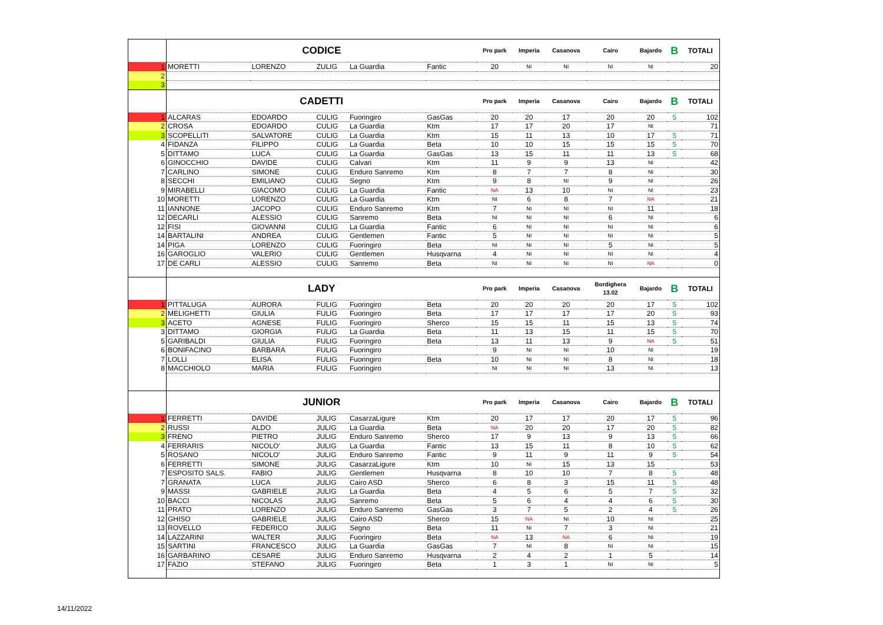| | CODICE | | | | | Pro park | Imperia | Casanova | Cairo | Bajardo | B | TOTALI |
| 1 | MORETTI | LORENZO | ZULIG | La Guardia | Fantic | 20 | NI | NI | NI | NI | | 20 |
| 2 | | | | | | | | | | | | |
| 3 | | | | | | | | | | | | |
| | CADETTI | | | | | Pro park | Imperia | Casanova | Cairo | Bajardo | B | TOTALI |
| 1 | ALCARAS | EDOARDO | CULIG | Fuoringiro | GasGas | 20 | 20 | 17 | 20 | 20 | 5 | 102 |
| 2 | CROSA | EDOARDO | CULIG | La Guardia | Ktm | 17 | 17 | 20 | 17 | NI | | 71 |
| 3 | SCOPELLITI | SALVATORE | CULIG | La Guardia | Ktm | 15 | 11 | 13 | 10 | 17 | 5 | 71 |
| 4 | FIDANZA | FILIPPO | CULIG | La Guardia | Beta | 10 | 10 | 15 | 15 | 15 | 5 | 70 |
| 5 | DITTAMO | LUCA | CULIG | La Guardia | GasGas | 13 | 15 | 11 | 11 | 13 | 5 | 68 |
| 6 | GINOCCHIO | DAVIDE | CULIG | Calvari | Ktm | 11 | 9 | 9 | 13 | NI | | 42 |
| 7 | CARLINO | SIMONE | CULIG | Enduro Sanremo | Ktm | 8 | 7 | 7 | 8 | NI | | 30 |
| 8 | SECCHI | EMILIANO | CULIG | Segno | Ktm | 9 | 8 | NI | 9 | NI | | 26 |
| 9 | MIRABELLI | GIACOMO | CULIG | La Guardia | Fantic | NA | 13 | 10 | NI | NI | | 23 |
| 10 | MORETTI | LORENZO | CULIG | La Guardia | Ktm | NI | 6 | 8 | 7 | NA | | 21 |
| 11 | IANNONE | JACOPO | CULIG | Enduro Sanremo | Ktm | 7 | NI | NI | NI | 11 | | 18 |
| 12 | DECARLI | ALESSIO | CULIG | Sanremo | Beta | NI | NI | NI | 6 | NI | | 6 |
| 12 | FISI | GIOVANNI | CULIG | La Guardia | Fantic | 6 | NI | NI | NI | NI | | 6 |
| 14 | BARTALINI | ANDREA | CULIG | Gentlemen | Fantic | 5 | NI | NI | NI | NI | | 5 |
| 14 | PIGA | LORENZO | CULIG | Fuoringiro | Beta | NI | NI | NI | 5 | NI | | 5 |
| 16 | GAROGLIO | VALERIO | CULIG | Gentlemen | Husqvarna | 4 | NI | NI | NI | NI | | 4 |
| 17 | DE CARLI | ALESSIO | CULIG | Sanremo | Beta | NI | NI | NI | NI | NA | | 0 |
| | LADY | | | | | Pro park | Imperia | Casanova | Bordighera 13.02 | Bajardo | B | TOTALI |
| 1 | PITTALUGA | AURORA | FULIG | Fuoringiro | Beta | 20 | 20 | 20 | 20 | 17 | 5 | 102 |
| 2 | MELIGHETTI | GIULIA | FULIG | Fuoringiro | Beta | 17 | 17 | 17 | 17 | 20 | 5 | 93 |
| 3 | ACETO | AGNESE | FULIG | Fuoringiro | Sherco | 15 | 15 | 11 | 15 | 13 | 5 | 74 |
| 3 | DITTAMO | GIORGIA | FULIG | La Guardia | Beta | 11 | 13 | 15 | 11 | 15 | 5 | 70 |
| 5 | GARIBALDI | GIULIA | FULIG | Fuoringiro | Beta | 13 | 11 | 13 | 9 | NA | 5 | 51 |
| 6 | BONIFACINO | BARBARA | FULIG | Fuoringiro | | 9 | NI | NI | 10 | NI | | 19 |
| 7 | LOLLI | ELISA | FULIG | Fuoringiro | Beta | 10 | NI | NI | 8 | NI | | 18 |
| 8 | MACCHIOLO | MARIA | FULIG | Fuoringiro | | NI | NI | NI | 13 | NI | | 13 |
| | JUNIOR | | | | | Pro park | Imperia | Casanova | Cairo | Bajardo | B | TOTALI |
| 1 | FERRETTI | DAVIDE | JULIG | CasarzaLigure | Ktm | 20 | 17 | 17 | 20 | 17 | 5 | 96 |
| 2 | RUSSI | ALDO | JULIG | La Guardia | Beta | NA | 20 | 20 | 17 | 20 | 5 | 82 |
| 3 | FRENO | PIETRO | JULIG | Enduro Sanremo | Sherco | 17 | 9 | 13 | 9 | 13 | 5 | 66 |
| 4 | FERRARIS | NICOLO' | JULIG | La Guardia | Fantic | 13 | 15 | 11 | 8 | 10 | 5 | 62 |
| 5 | ROSANO | NICOLO' | JULIG | Enduro Sanremo | Fantic | 9 | 11 | 9 | 11 | 9 | 5 | 54 |
| 6 | FERRETTI | SIMONE | JULIG | CasarzaLigure | Ktm | 10 | NI | 15 | 13 | 15 | | 53 |
| 7 | ESPOSITO SALS. | FABIO | JULIG | Gentlemen | Husqvarna | 8 | 10 | 10 | 7 | 8 | 5 | 48 |
| 7 | GRANATA | LUCA | JULIG | Cairo ASD | Sherco | 6 | 8 | 3 | 15 | 11 | 5 | 48 |
| 9 | MASSI | GABRIELE | JULIG | La Guardia | Beta | 4 | 5 | 6 | 5 | 7 | 5 | 32 |
| 10 | BACCI | NICOLAS | JULIG | Sanremo | Beta | 5 | 6 | 4 | 4 | 6 | 5 | 30 |
| 11 | PRATO | LORENZO | JULIG | Enduro Sanremo | GasGas | 3 | 7 | 5 | 2 | 4 | 5 | 26 |
| 12 | GHISO | GABRIELE | JULIG | Cairo ASD | Sherco | 15 | NA | NI | 10 | NI | | 25 |
| 13 | ROVELLO | FEDERICO | JULIG | Segno | Beta | 11 | NI | 7 | 3 | NI | | 21 |
| 14 | LAZZARINI | WALTER | JULIG | Fuoringiro | Beta | NA | 13 | NA | 6 | NI | | 19 |
| 15 | SARTINI | FRANCESCO | JULIG | La Guardia | GasGas | 7 | NI | 8 | NI | NI | | 15 |
| 16 | GARBARINO | CESARE | JULIG | Enduro Sanremo | Husqvarna | 2 | 4 | 2 | 1 | 5 | | 14 |
| 17 | FAZIO | STEFANO | JULIG | Fuoringiro | Beta | 1 | 3 | 1 | NI | NI | | 5 |
14/11/2022